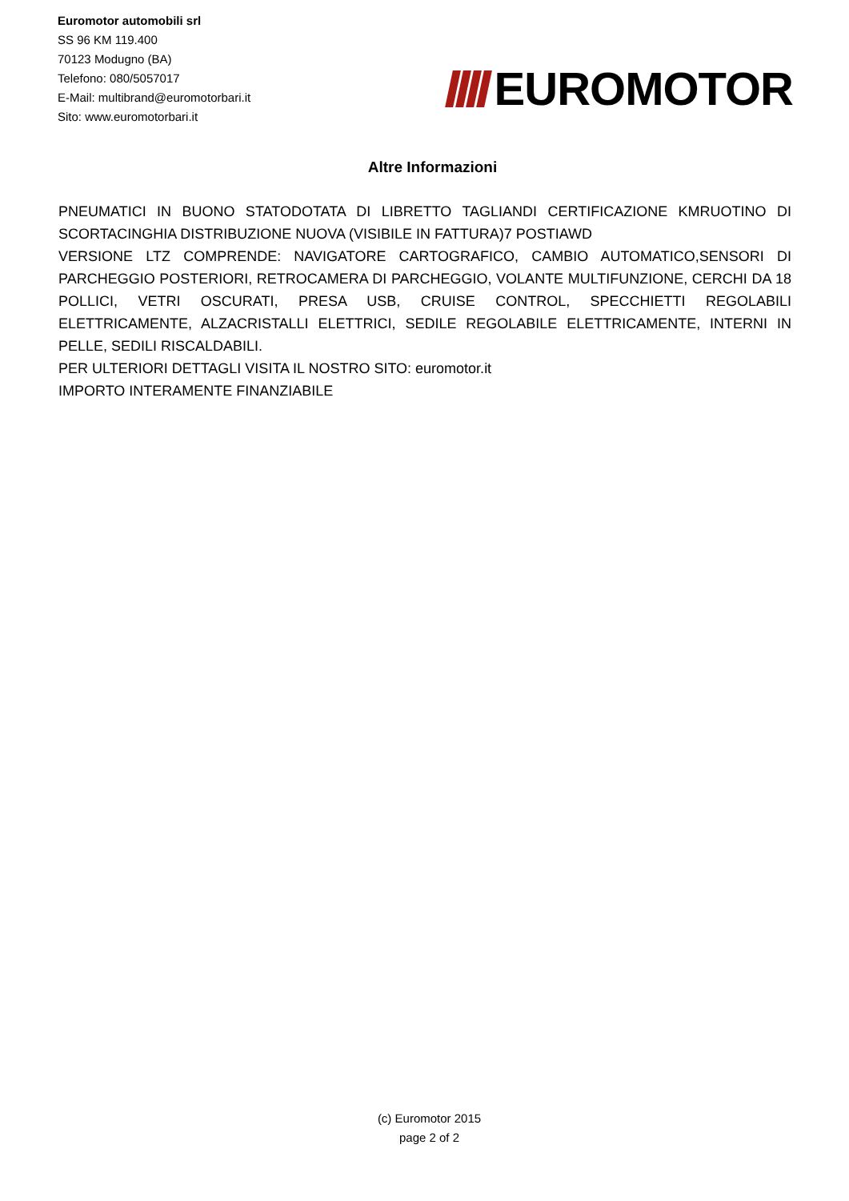Euromotor automobili srl
SS 96 KM 119.400
70123 Modugno (BA)
Telefono: 080/5057017
E-Mail: multibrand@euromotorbari.it
Sito: www.euromotorbari.it
EUROMOTOR
Altre Informazioni
PNEUMATICI IN BUONO STATODOTATA DI LIBRETTO TAGLIANDI CERTIFICAZIONE KMRUOTINO DI SCORTACINGHIA DISTRIBUZIONE NUOVA (VISIBILE IN FATTURA)7 POSTIAWD
VERSIONE LTZ COMPRENDE: NAVIGATORE CARTOGRAFICO, CAMBIO AUTOMATICO,SENSORI DI PARCHEGGIO POSTERIORI, RETROCAMERA DI PARCHEGGIO, VOLANTE MULTIFUNZIONE, CERCHI DA 18 POLLICI, VETRI OSCURATI, PRESA USB, CRUISE CONTROL, SPECCHIETTI REGOLABILI ELETTRICAMENTE, ALZACRISTALLI ELETTRICI, SEDILE REGOLABILE ELETTRICAMENTE, INTERNI IN PELLE, SEDILI RISCALDABILI.
PER ULTERIORI DETTAGLI VISITA IL NOSTRO SITO: euromotor.it
IMPORTO INTERAMENTE FINANZIABILE
(c) Euromotor 2015
page 2 of 2